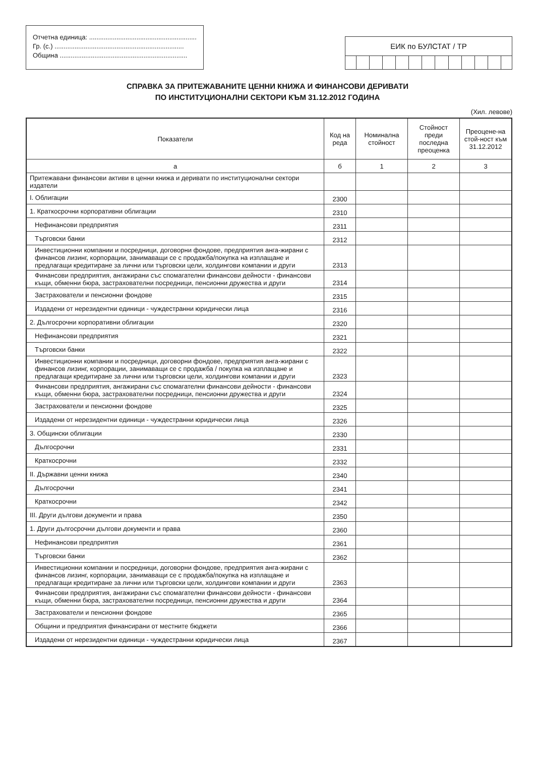Отчетна единица: ...........................................................
Гр. (с.) .......................................................................
Община ......................................................................
ЕИК по БУЛСТАТ / ТР
СПРАВКА ЗА ПРИТЕЖАВАНИТЕ ЦЕННИ КНИЖА И ФИНАНСОВИ ДЕРИВАТИ
ПО ИНСТИТУЦИОНАЛНИ СЕКТОРИ КЪМ 31.12.2012 ГОДИНА
(Хил. левове)
| Показатели | Код на реда | Номинална стойност | Стойност преди последна преоценка | Преоцене-на стой-ност към 31.12.2012 |
| --- | --- | --- | --- | --- |
| а | б | 1 | 2 | 3 |
| Притежавани финансови активи в ценни книжа и деривати по институционални сектори издатели | | | | |
| I. Облигации | 2300 | | | |
| 1. Краткосрочни корпоративни облигации | 2310 | | | |
| Нефинансови предприятия | 2311 | | | |
| Търговски банки | 2312 | | | |
| Инвестиционни компании и посредници, договорни фондове, предприятия анга-жирани с финансов лизинг, корпорации, занимаващи се с продажба/покупка на изплащане и предлагащи кредитиране за лични или търговски цели, холдингови компании и други | 2313 | | | |
| Финансови предприятия, ангажирани със спомагателни финансови дейности - финансови къщи, обменни бюра, застрахователни посредници, пенсионни дружества и други | 2314 | | | |
| Застрахователи и пенсионни фондове | 2315 | | | |
| Издадени от нерезидентни единици - чуждестранни юридически лица | 2316 | | | |
| 2. Дългосрочни корпоративни облигации | 2320 | | | |
| Нефинансови предприятия | 2321 | | | |
| Търговски банки | 2322 | | | |
| Инвестиционни компании и посредници, договорни фондове, предприятия анга-жирани с финансов лизинг, корпорации, занимаващи се с продажба / покупка на изплащане и предлагащи кредитиране за лични или търговски цели, холдингови компании и други | 2323 | | | |
| Финансови предприятия, ангажирани със спомагателни финансови дейности - финансови къщи, обменни бюра, застрахователни посредници, пенсионни дружества и други | 2324 | | | |
| Застрахователи и пенсионни фондове | 2325 | | | |
| Издадени от нерезидентни единици - чуждестранни юридически лица | 2326 | | | |
| 3. Общински облигации | 2330 | | | |
| Дългосрочни | 2331 | | | |
| Краткосрочни | 2332 | | | |
| II. Държавни ценни книжа | 2340 | | | |
| Дългосрочни | 2341 | | | |
| Краткосрочни | 2342 | | | |
| III. Други дългови документи и права | 2350 | | | |
| 1. Други дългосрочни дългови документи и права | 2360 | | | |
| Нефинансови предприятия | 2361 | | | |
| Търговски банки | 2362 | | | |
| Инвестиционни компании и посредници, договорни фондове, предприятия анга-жирани с финансов лизинг, корпорации, занимаващи се с продажба/покупка на изплащане и предлагащи кредитиране за лични или търговски цели, холдингови компании и други | 2363 | | | |
| Финансови предприятия, ангажирани със спомагателни финансови дейности - финансови къщи, обменни бюра, застрахователни посредници, пенсионни дружества и други | 2364 | | | |
| Застрахователи и пенсионни фондове | 2365 | | | |
| Общини и предприятия финансирани от местните бюджети | 2366 | | | |
| Издадени от нерезидентни единици - чуждестранни юридически лица | 2367 | | | |